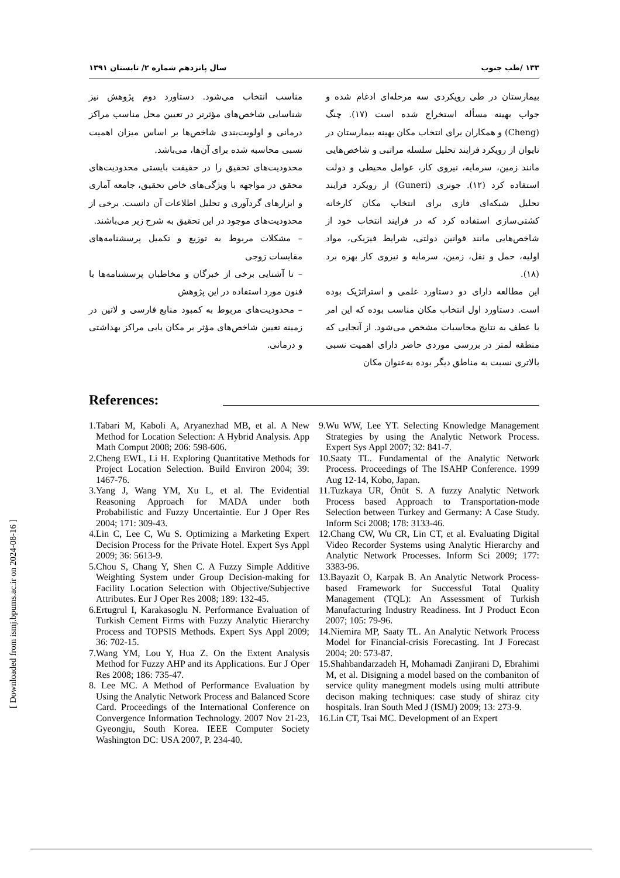۱۳۳ /طب جنوب سال پانزدهم شماره ۲/ تابستان ۱۳۹۱
بیمارستان در طی رویکردی سه مرحله‌ای ادغام شده و جواب بهینه مسأله استخراج شده است (۱۷). چنگ (Cheng) و همکاران برای انتخاب مکان بهینه بیمارستان در تایوان از رویکرد فرایند تحلیل سلسله مراتبی و شاخص‌هایی مانند زمین، سرمایه، نیروی کار، عوامل محیطی و دولت استفاده کرد (۱۲). جونری (Guneri) از رویکرد فرایند تحلیل شبکه‌ای فازی برای انتخاب مکان کارخانه کشتی‌سازی استفاده کرد که در فرایند انتخاب خود از شاخص‌هایی مانند قوانین دولتی، شرایط فیزیکی، مواد اولیه، حمل و نقل، زمین، سرمایه و نیروی کار بهره برد (۱۸).
این مطالعه دارای دو دستاورد علمی و استراتژیک بوده است. دستاورد اول انتخاب مکان مناسب بوده که این امر با عطف به نتایج محاسبات مشخص می‌شود. از آنجایی که منطقه لمتر در بررسی موردی حاضر دارای اهمیت نسبی بالاتری نسبت به مناطق دیگر بوده به‌عنوان مکان
مناسب انتخاب می‌شود. دستاورد دوم پژوهش نیز شناسایی شاخص‌های مؤثرتر در تعیین محل مناسب مراکز درمانی و اولویت‌بندی شاخص‌ها بر اساس میزان اهمیت نسبی محاسبه شده برای آن‌ها، می‌باشد.
محدودیت‌های تحقیق را در حقیقت بایستی محدودیت‌های محقق در مواجهه با ویژگی‌های خاص تحقیق، جامعه آماری و ابزارهای گردآوری و تحلیل اطلاعات آن دانست. برخی از محدودیت‌های موجود در این تحقیق به شرح زیر می‌باشند.
– مشکلات مربوط به توزیع و تکمیل پرسشنامه‌های مقایسات زوجی
– نا آشنایی برخی از خبرگان و مخاطبان پرسشنامه‌ها با فنون مورد استفاده در این پژوهش
– محدودیت‌های مربوط به کمبود منابع فارسی و لاتین در زمینه تعیین شاخص‌های مؤثر بر مکان یابی مراکز بهداشتی و درمانی.
References:
1.Tabari M, Kaboli A, Aryanezhad MB, et al. A New Method for Location Selection: A Hybrid Analysis. App Math Comput 2008; 206: 598-606.
2.Cheng EWL, Li H. Exploring Quantitative Methods for Project Location Selection. Build Environ 2004; 39: 1467-76.
3.Yang J, Wang YM, Xu L, et al. The Evidential Reasoning Approach for MADA under both Probabilistic and Fuzzy Uncertaintie. Eur J Oper Res 2004; 171: 309-43.
4.Lin C, Lee C, Wu S. Optimizing a Marketing Expert Decision Process for the Private Hotel. Expert Sys Appl 2009; 36: 5613-9.
5.Chou S, Chang Y, Shen C. A Fuzzy Simple Additive Weighting System under Group Decision-making for Facility Location Selection with Objective/Subjective Attributes. Eur J Oper Res 2008; 189: 132-45.
6.Ertugrul I, Karakasoglu N. Performance Evaluation of Turkish Cement Firms with Fuzzy Analytic Hierarchy Process and TOPSIS Methods. Expert Sys Appl 2009; 36: 702-15.
7.Wang YM, Lou Y, Hua Z. On the Extent Analysis Method for Fuzzy AHP and its Applications. Eur J Oper Res 2008; 186: 735-47.
8. Lee MC. A Method of Performance Evaluation by Using the Analytic Network Process and Balanced Score Card. Proceedings of the International Conference on Convergence Information Technology. 2007 Nov 21-23, Gyeongju, South Korea. IEEE Computer Society Washington DC: USA 2007, P. 234-40.
9.Wu WW, Lee YT. Selecting Knowledge Management Strategies by using the Analytic Network Process. Expert Sys Appl 2007; 32: 841-7.
10.Saaty TL. Fundamental of the Analytic Network Process. Proceedings of The ISAHP Conference. 1999 Aug 12-14, Kobo, Japan.
11.Tuzkaya UR, Önüt S. A fuzzy Analytic Network Process based Approach to Transportation-mode Selection between Turkey and Germany: A Case Study. Inform Sci 2008; 178: 3133-46.
12.Chang CW, Wu CR, Lin CT, et al. Evaluating Digital Video Recorder Systems using Analytic Hierarchy and Analytic Network Processes. Inform Sci 2009; 177: 3383-96.
13.Bayazit O, Karpak B. An Analytic Network Process-based Framework for Successful Total Quality Management (TQL): An Assessment of Turkish Manufacturing Industry Readiness. Int J Product Econ 2007; 105: 79-96.
14.Niemira MP, Saaty TL. An Analytic Network Process Model for Financial-crisis Forecasting. Int J Forecast 2004; 20: 573-87.
15.Shahbandarzadeh H, Mohamadi Zanjirani D, Ebrahimi M, et al. Disigning a model based on the combaniton of service qulity manegment models using multi attribute decison making techniques: case study of shiraz city hospitals. Iran South Med J (ISMJ) 2009; 13: 273-9.
16.Lin CT, Tsai MC. Development of an Expert
[ Downloaded from ismj.bpums.ac.ir on 2024-08-16 ]